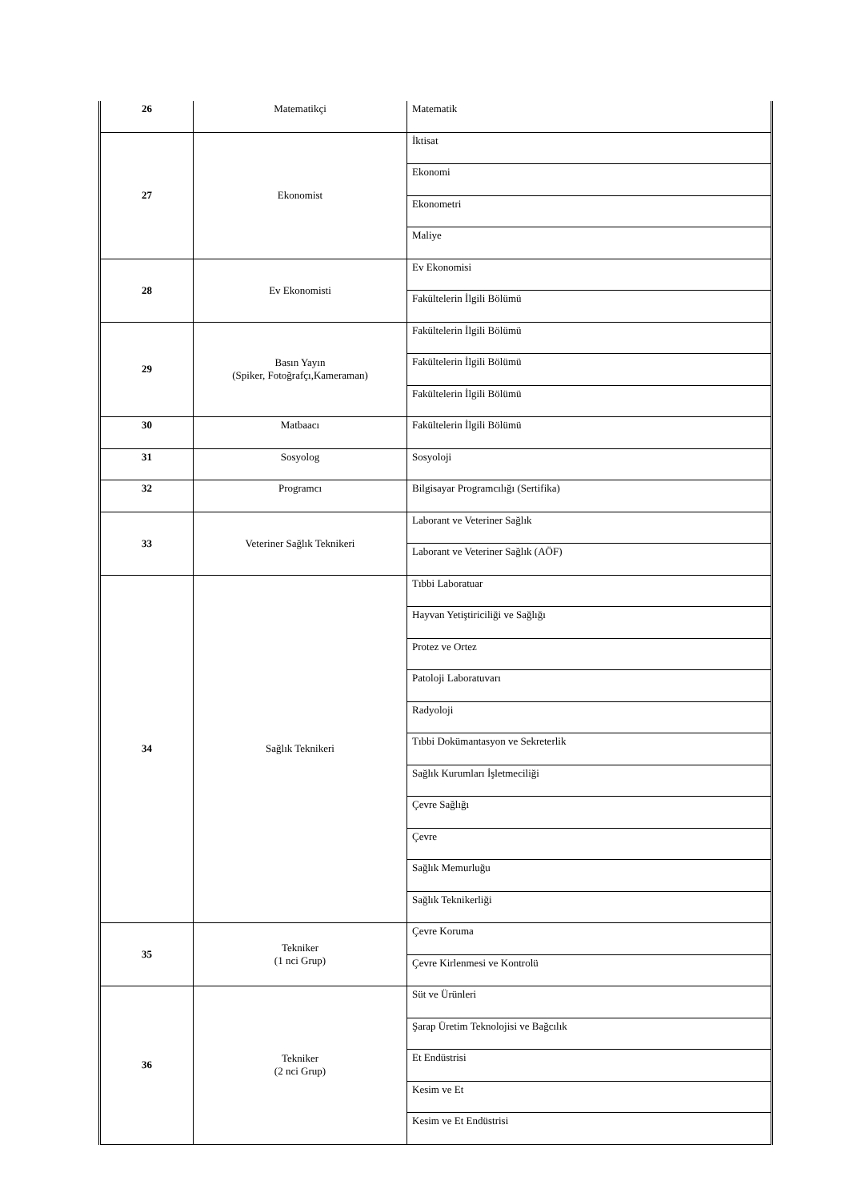| 26 | Matematikçi | Matematik |
| 27 | Ekonomist | İktisat |
| | | Ekonomi |
| | | Ekonometri |
| | | Maliye |
| 28 | Ev Ekonomisti | Ev Ekonomisi |
| | | Fakültelerin İlgili Bölümü |
| 29 | Basın Yayın (Spiker, Fotoğrafçı,Kameraman) | Fakültelerin İlgili Bölümü |
| | | Fakültelerin İlgili Bölümü |
| | | Fakültelerin İlgili Bölümü |
| 30 | Matbaacı | Fakültelerin İlgili Bölümü |
| 31 | Sosyolog | Sosyoloji |
| 32 | Programcı | Bilgisayar Programcılığı (Sertifika) |
| 33 | Veteriner Sağlık Teknikeri | Laborant ve Veteriner Sağlık |
| | | Laborant ve Veteriner Sağlık (AÖF) |
| 34 | Sağlık Teknikeri | Tıbbi Laboratuar |
| | | Hayvan Yetiştiriciliği ve Sağlığı |
| | | Protez ve Ortez |
| | | Patoloji Laboratuvarı |
| | | Radyoloji |
| | | Tıbbi Dokümantasyon ve Sekreterlik |
| | | Sağlık Kurumları İşletmeciliği |
| | | Çevre Sağlığı |
| | | Çevre |
| | | Sağlık Memurluğu |
| | | Sağlık Teknikerliği |
| 35 | Tekniker (1 nci Grup) | Çevre Koruma |
| | | Çevre Kirlenmesi ve Kontrolü |
| 36 | Tekniker (2 nci Grup) | Süt ve Ürünleri |
| | | Şarap Üretim Teknolojisi ve Bağcılık |
| | | Et Endüstrisi |
| | | Kesim ve Et |
| | | Kesim ve Et Endüstrisi |